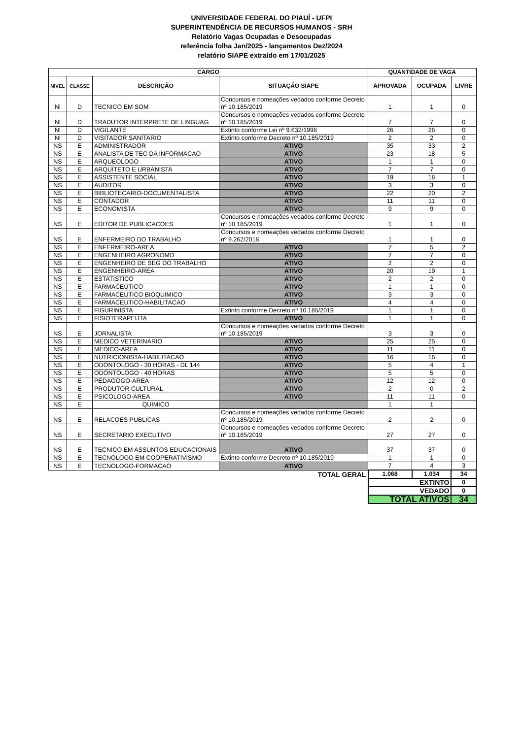UNIVERSIDADE FEDERAL DO PIAUÍ - UFPI
SUPERINTENDÊNCIA DE RECURSOS HUMANOS - SRH
Relatório Vagas Ocupadas e Desocupadas
referência folha Jan/2025 - lançamentos Dez/2024
relatório SIAPE extraído em 17/01/2025
| CARGO | | | | QUANTIDADE DE VAGA | | |
| --- | --- | --- | --- | --- | --- | --- |
| NÍVEL | CLASSE | DESCRIÇÃO | SITUAÇÃO SIAPE | APROVADA | OCUPADA | LIVRE |
| NI | D | TECNICO EM SOM | Concursos e nomeações vedados conforme Decreto nº 10.185/2019 | 1 | 1 | 0 |
| NI | D | TRADUTOR INTERPRETE DE LINGUAG | Concursos e nomeações vedados conforme Decreto nº 10.185/2019 | 7 | 7 | 0 |
| NI | D | VIGILANTE | Extinto conforme Lei nº 9.632/1998 | 26 | 26 | 0 |
| NI | D | VISITADOR SANITARIO | Extinto conforme Decreto nº 10.185/2019 | 2 | 2 | 0 |
| NS | E | ADMINISTRADOR | ATIVO | 35 | 33 | 2 |
| NS | E | ANALISTA DE TEC DA INFORMACAO | ATIVO | 23 | 18 | 5 |
| NS | E | ARQUEOLOGO | ATIVO | 1 | 1 | 0 |
| NS | E | ARQUITETO E URBANISTA | ATIVO | 7 | 7 | 0 |
| NS | E | ASSISTENTE SOCIAL | ATIVO | 19 | 18 | 1 |
| NS | E | AUDITOR | ATIVO | 3 | 3 | 0 |
| NS | E | BIBLIOTECARIO-DOCUMENTALISTA | ATIVO | 22 | 20 | 2 |
| NS | E | CONTADOR | ATIVO | 11 | 11 | 0 |
| NS | E | ECONOMISTA | ATIVO | 9 | 9 | 0 |
| NS | E | EDITOR DE PUBLICACOES | Concursos e nomeações vedados conforme Decreto nº 10.185/2019 | 1 | 1 | 0 |
| NS | E | ENFERMEIRO DO TRABALHO | Concursos e nomeações vedados conforme Decreto nº 9.262/2018 | 1 | 1 | 0 |
| NS | E | ENFERMEIRO-AREA | ATIVO | 7 | 5 | 2 |
| NS | E | ENGENHEIRO AGRONOMO | ATIVO | 7 | 7 | 0 |
| NS | E | ENGENHEIRO DE SEG DO TRABALHO | ATIVO | 2 | 2 | 0 |
| NS | E | ENGENHEIRO-AREA | ATIVO | 20 | 19 | 1 |
| NS | E | ESTATISTICO | ATIVO | 2 | 2 | 0 |
| NS | E | FARMACEUTICO | ATIVO | 1 | 1 | 0 |
| NS | E | FARMACEUTICO BIOQUIMICO | ATIVO | 3 | 3 | 0 |
| NS | E | FARMACEUTICO-HABILITACAO | ATIVO | 4 | 4 | 0 |
| NS | E | FIGURINISTA | Extinto conforme Decreto nº 10.185/2019 | 1 | 1 | 0 |
| NS | E | FISIOTERAPEUTA | ATIVO | 1 | 1 | 0 |
| NS | E | JORNALISTA | Concursos e nomeações vedados conforme Decreto nº 10.185/2019 | 3 | 3 | 0 |
| NS | E | MEDICO VETERINARIO | ATIVO | 25 | 25 | 0 |
| NS | E | MEDICO-AREA | ATIVO | 11 | 11 | 0 |
| NS | E | NUTRICIONISTA-HABILITACAO | ATIVO | 16 | 16 | 0 |
| NS | E | ODONTOLOGO - 30 HORAS - DL 144 | ATIVO | 5 | 4 | 1 |
| NS | E | ODONTOLOGO - 40 HORAS | ATIVO | 5 | 5 | 0 |
| NS | E | PEDAGOGO-AREA | ATIVO | 12 | 12 | 0 |
| NS | E | PRODUTOR CULTURAL | ATIVO | 2 | 0 | 2 |
| NS | E | PSICOLOGO-AREA | ATIVO | 11 | 11 | 0 |
| NS | E | QUIMICO | | 1 | 1 | |
| NS | E | RELACOES PUBLICAS | Concursos e nomeações vedados conforme Decreto nº 10.185/2019 | 2 | 2 | 0 |
| NS | E | SECRETARIO EXECUTIVO | Concursos e nomeações vedados conforme Decreto nº 10.185/2019 | 27 | 27 | 0 |
| NS | E | TECNICO EM ASSUNTOS EDUCACIONAIS | ATIVO | 37 | 37 | 0 |
| NS | E | TECNOLOGO EM COOPERATIVISMO | Extinto conforme Decreto nº 10.185/2019 | 1 | 1 | 0 |
| NS | E | TECNOLOGO-FORMACAO | ATIVO | 7 | 4 | 3 |
| TOTAL GERAL | | | | 1.068 | 1.034 | 34 |
| | | | | EXTINTO | | 0 |
| | | | | VEDADO | | 0 |
| | | | | TOTAL ATIVOS | | 34 |